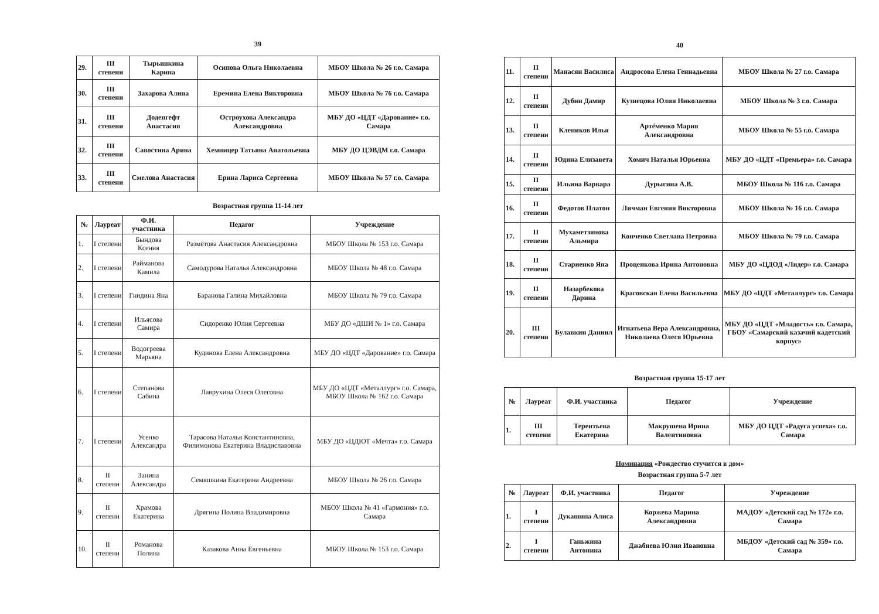39
| 29. | III степени | Тырышкина Карина | Осипова Ольга Николаевна | МБОУ Школа № 26 г.о. Самара |
| 30. | III степени | Захарова Алина | Еремина Елена Викторовна | МБОУ Школа № 76 г.о. Самара |
| 31. | III степени | Доденгефт Анастасия | Остроухова Александра Александровна | МБУ ДО «ЦДТ «Дарование» г.о. Самара |
| 32. | III степени | Савостина Арина | Хемницер Татьяна Анатольевна | МБУ ДО ЦЭВДМ г.о. Самара |
| 33. | III степени | Смелова Анастасия | Ерина Лариса Сергеевна | МБОУ Школа № 57 г.о. Самара |
Возрастная группа 11-14 лет
| № | Лауреат | Ф.И. участника | Педагог | Учреждение |
| --- | --- | --- | --- | --- |
| 1. | I степени | Бындова Ксения | Размётова Анастасия Александровна | МБОУ Школа № 153 г.о. Самара |
| 2. | I степени | Райманова Камила | Самодурова Наталья Александровна | МБОУ Школа № 48 г.о. Самара |
| 3. | I степени | Гнидина Яна | Баранова Галина Михайловна | МБОУ Школа № 79 г.о. Самара |
| 4. | I степени | Ильясова Самира | Сидоренко Юлия Сергеевна | МБУ ДО «ДШИ № 1» г.о. Самара |
| 5. | I степени | Водогреева Марьяна | Кудинова Елена Александровна | МБУ ДО «ЦДТ «Дарование» г.о. Самара |
| 6. | I степени | Степанова Сабина | Лаврухина Олеся Олеговна | МБУ ДО «ЦДТ «Металлург» г.о. Самара, МБОУ Школа № 162 г.о. Самара |
| 7. | I степени | Усенко Александра | Тарасова Наталья Константиновна, Филимонова Екатерина Владиславовна | МБУ ДО «ЦДЮТ «Мечта» г.о. Самара |
| 8. | II степени | Занина Александра | Семяшкина Екатерина Андреевна | МБОУ Школа № 26 г.о. Самара |
| 9. | II степени | Храмова Екатерина | Дрягина Полина Владимировна | МБОУ Школа № 41 «Гармония» г.о. Самара |
| 10. | II степени | Романова Полина | Казакова Анна Евгеньевна | МБОУ Школа № 153 г.о. Самара |
40
| 11. | II степени | Манасян Василиса | Андросова Елена Геннадьевна | МБОУ Школа № 27 г.о. Самара |
| 12. | II степени | Дубин Дамир | Кузнецова Юлия Николаевна | МБОУ Школа № 3 г.о. Самара |
| 13. | II степени | Клепиков Илья | Артёменко Мария Александровна | МБОУ Школа № 55 г.о. Самара |
| 14. | II степени | Юдина Елизавета | Хомич Наталья Юрьевна | МБУ ДО «ЦДТ «Премьера» г.о. Самара |
| 15. | II степени | Ильина Варвара | Дурыгина А.В. | МБОУ Школа № 116 г.о. Самара |
| 16. | II степени | Федотов Платон | Личман Евгения Викторовна | МБОУ Школа № 16 г.о. Самара |
| 17. | II степени | Мухаметзянова Альмира | Конченко Светлана Петровна | МБОУ Школа № 79 г.о. Самара |
| 18. | II степени | Стариенко Яна | Проценкова Ирина Антоновна | МБУ ДО «ЦДОД «Лидер» г.о. Самара |
| 19. | II степени | Назарбекова Дарина | Красовская Елена Васильевна | МБУ ДО «ЦДТ «Металлург» г.о. Самара |
| 20. | III степени | Булавкин Даниил | Игнатьева Вера Александровна, Николаева Олеся Юрьевна | МБУ ДО «ЦДТ «Младость» г.о. Самара, ГБОУ «Самарский казачий кадетский корпус» |
Возрастная группа 15-17 лет
| № | Лауреат | Ф.И. участника | Педагог | Учреждение |
| --- | --- | --- | --- | --- |
| 1. | III степени | Терентьева Екатерина | Макрушена Ирина Валентиновна | МБУ ДО ЦДТ «Радуга успеха» г.о. Самара |
Номинация «Рождество стучится в дом»
Возрастная группа 5-7 лет
| № | Лауреат | Ф.И. участника | Педагог | Учреждение |
| --- | --- | --- | --- | --- |
| 1. | I степени | Дукашина Алиса | Коржева Марина Александровна | МАДОУ «Детский сад № 172» г.о. Самара |
| 2. | I степени | Ганьжина Антонина | Джабиева Юлия Ивановна | МБДОУ «Детский сад № 359» г.о. Самара |